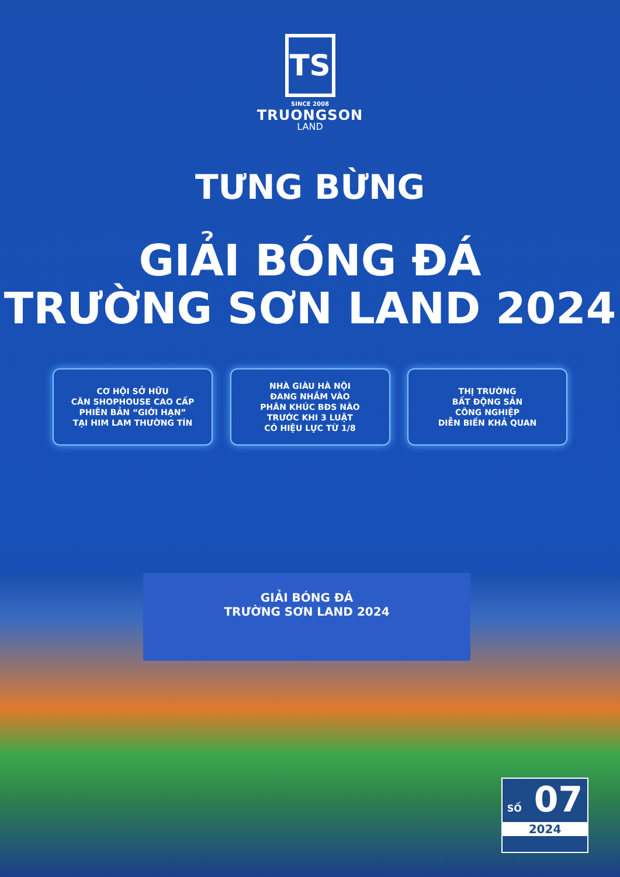TS
SINCE 2008
TRUONGSON
LAND
TƯNG BỪNG
GIẢI BÓNG ĐÁ
TRƯỜNG SƠN LAND 2024
CƠ HỘI SỞ HỮU
CĂN SHOPHOUSE CAO CẤP
PHIÊN BẢN “GIỚI HẠN”
TẠI HIM LAM THƯỜNG TÍN
NHÀ GIÀU HÀ NỘI
ĐANG NHẮM VÀO
PHÂN KHÚC BĐS NÀO
TRƯỚC KHI 3 LUẬT
CÓ HIỆU LỰC TỪ 1/8
THỊ TRƯỜNG
BẤT ĐỘNG SẢN
CÔNG NGHIỆP
DIỄN BIẾN KHẢ QUAN
GIẢI BÓNG ĐÁ
TRƯỜNG SƠN LAND 2024
SỐ 07
2024